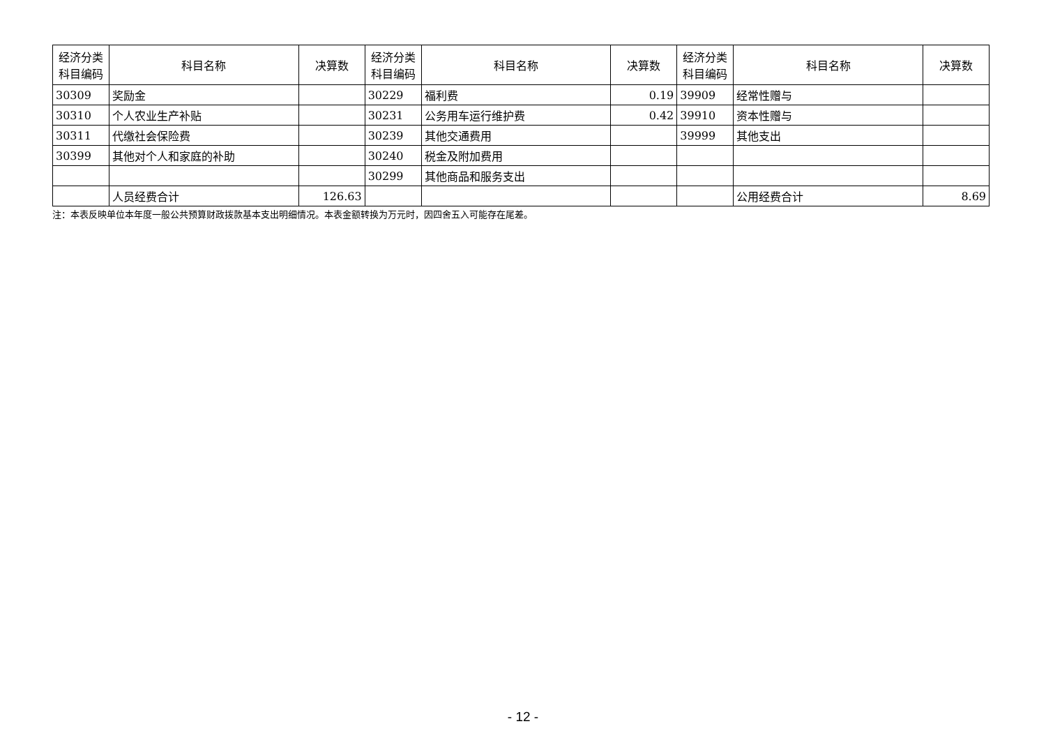| 经济分类 科目编码 | 科目名称 | 决算数 | 经济分类 科目编码 | 科目名称 | 决算数 | 经济分类 科目编码 | 科目名称 | 决算数 |
| --- | --- | --- | --- | --- | --- | --- | --- | --- |
| 30309 | 奖励金 | | 30229 | 福利费 | 0.19 | 39909 | 经常性赠与 | |
| 30310 | 个人农业生产补贴 | | 30231 | 公务用车运行维护费 | 0.42 | 39910 | 资本性赠与 | |
| 30311 | 代缴社会保险费 | | 30239 | 其他交通费用 | | 39999 | 其他支出 | |
| 30399 | 其他对个人和家庭的补助 | | 30240 | 税金及附加费用 | | | | |
| | | | 30299 | 其他商品和服务支出 | | | | |
| | 人员经费合计 | 126.63 | | | | | 公用经费合计 | 8.69 |
注：本表反映单位本年度一般公共预算财政拨款基本支出明细情况。本表金额转换为万元时，因四舍五入可能存在尾差。
- 12 -